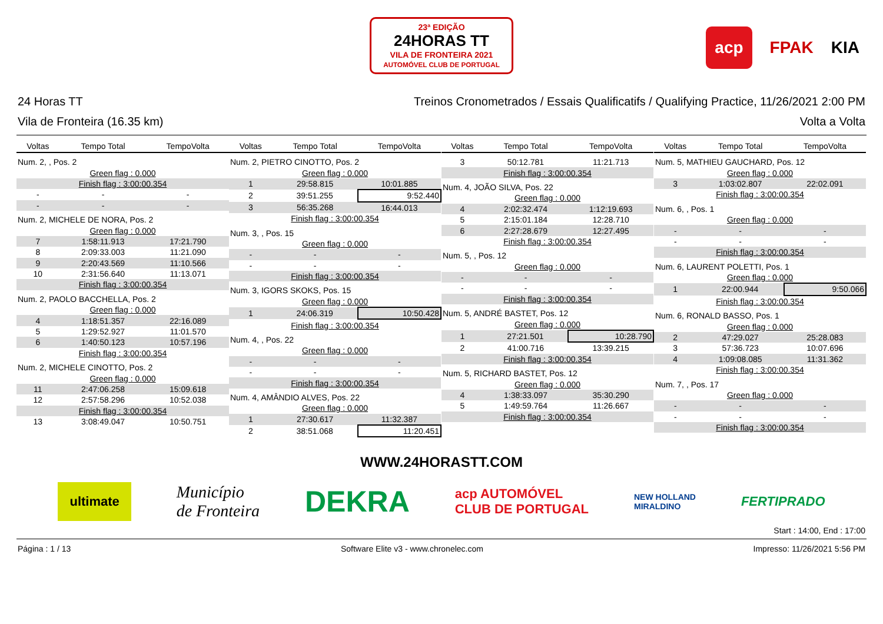23ª EDIÇÃO
24HORAS TT
VILA DE FRONTEIRA 2021
AUTOMÓVEL CLUB DE PORTUGAL
acp FPAK KIA
24 Horas TT
Vila de Fronteira (16.35 km)
Treinos Cronometrados / Essais Qualificatifs / Qualifying Practice, 11/26/2021 2:00 PM
Volta a Volta
| Voltas | Tempo Total | TempoVolta |
| --- | --- | --- |
| Num. 2, , Pos. 2 | | |
| Green flag : 0.000 | | |
| Finish flag : 3:00:00.354 | | |
| - | - | - |
| - | - | - |
| Num. 2, MICHELE DE NORA, Pos. 2 | | |
| Green flag : 0.000 | | |
| 7 | 1:58:11.913 | 17:21.790 |
| 8 | 2:09:33.003 | 11:21.090 |
| 9 | 2:20:43.569 | 11:10.566 |
| 10 | 2:31:56.640 | 11:13.071 |
| Finish flag : 3:00:00.354 | | |
| Num. 2, PAOLO BACCHELLA, Pos. 2 | | |
| Green flag : 0.000 | | |
| 4 | 1:18:51.357 | 22:16.089 |
| 5 | 1:29:52.927 | 11:01.570 |
| 6 | 1:40:50.123 | 10:57.196 |
| Finish flag : 3:00:00.354 | | |
| Num. 2, MICHELE CINOTTO, Pos. 2 | | |
| Green flag : 0.000 | | |
| 11 | 2:47:06.258 | 15:09.618 |
| 12 | 2:57:58.296 | 10:52.038 |
| Finish flag : 3:00:00.354 | | |
| 13 | 3:08:49.047 | 10:50.751 |
| Voltas | Tempo Total | TempoVolta |
| --- | --- | --- |
| Num. 2, PIETRO CINOTTO, Pos. 2 | | |
| Green flag : 0.000 | | |
| 1 | 29:58.815 | 10:01.885 |
| 2 | 39:51.255 | 9:52.440 |
| 3 | 56:35.268 | 16:44.013 |
| Finish flag : 3:00:00.354 | | |
| Num. 3, , Pos. 15 | | |
| Green flag : 0.000 | | |
| - | - | - |
| - | - | - |
| Finish flag : 3:00:00.354 | | |
| Num. 3, IGORS SKOKS, Pos. 15 | | |
| Green flag : 0.000 | | |
| 1 | 24:06.319 | 10:50.428 |
| Finish flag : 3:00:00.354 | | |
| Num. 4, , Pos. 22 | | |
| Green flag : 0.000 | | |
| - | - | - |
| - | - | - |
| Finish flag : 3:00:00.354 | | |
| Num. 4, AMÂNDIO ALVES, Pos. 22 | | |
| Green flag : 0.000 | | |
| 1 | 27:30.617 | 11:32.387 |
| 2 | 38:51.068 | 11:20.451 |
| Voltas | Tempo Total | TempoVolta |
| --- | --- | --- |
| 3 | 50:12.781 | 11:21.713 |
| Finish flag : 3:00:00.354 | | |
| Num. 4, JOÃO SILVA, Pos. 22 | | |
| Green flag : 0.000 | | |
| 4 | 2:02:32.474 | 1:12:19.693 |
| 5 | 2:15:01.184 | 12:28.710 |
| 6 | 2:27:28.679 | 12:27.495 |
| Finish flag : 3:00:00.354 | | |
| Num. 5, , Pos. 12 | | |
| Green flag : 0.000 | | |
| - | - | - |
| - | - | - |
| Finish flag : 3:00:00.354 | | |
| Num. 5, ANDRÉ BASTET, Pos. 12 | | |
| Green flag : 0.000 | | |
| 1 | 27:21.501 | 10:28.790 |
| 2 | 41:00.716 | 13:39.215 |
| Finish flag : 3:00:00.354 | | |
| Num. 5, RICHARD BASTET, Pos. 12 | | |
| Green flag : 0.000 | | |
| 4 | 1:38:33.097 | 35:30.290 |
| 5 | 1:49:59.764 | 11:26.667 |
| Finish flag : 3:00:00.354 | | |
| Voltas | Tempo Total | TempoVolta |
| --- | --- | --- |
| Num. 5, MATHIEU GAUCHARD, Pos. 12 | | |
| Green flag : 0.000 | | |
| 3 | 1:03:02.807 | 22:02.091 |
| Finish flag : 3:00:00.354 | | |
| Num. 6, , Pos. 1 | | |
| Green flag : 0.000 | | |
| - | - | - |
| - | - | - |
| Finish flag : 3:00:00.354 | | |
| Num. 6, LAURENT POLETTI, Pos. 1 | | |
| Green flag : 0.000 | | |
| 1 | 22:00.944 | 9:50.066 |
| Finish flag : 3:00:00.354 | | |
| Num. 6, RONALD BASSO, Pos. 1 | | |
| Green flag : 0.000 | | |
| 2 | 47:29.027 | 25:28.083 |
| 3 | 57:36.723 | 10:07.696 |
| 4 | 1:09:08.085 | 11:31.362 |
| Finish flag : 3:00:00.354 | | |
| Num. 7, , Pos. 17 | | |
| Green flag : 0.000 | | |
| - | - | - |
| - | - | - |
| Finish flag : 3:00:00.354 | | |
WWW.24HORASTT.COM
ultimate Município
de Fronteira DEKRA acp AUTOMÓVEL
CLUB DE PORTUGAL NEW HOLLAND
MIRALDINO FERTIPRADO
Start : 14:00, End : 17:00
Página : 1 / 13 Software Elite v3 - www.chronelec.com Impresso: 11/26/2021 5:56 PM